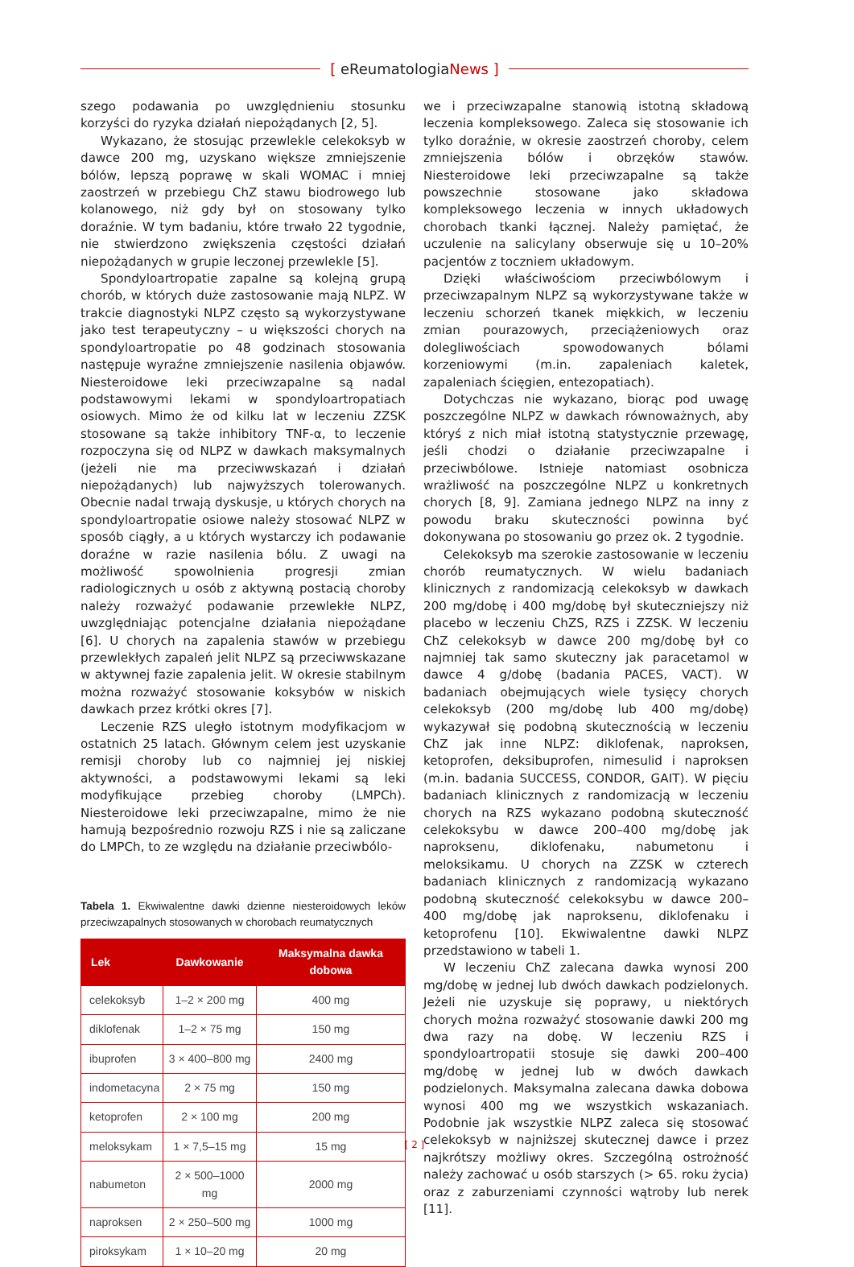[ eReumatologiaNews ]
szego podawania po uwzględnieniu stosunku korzyści do ryzyka działań niepożądanych [2, 5].
Wykazano, że stosując przewlekle celekoksyb w dawce 200 mg, uzyskano większe zmniejszenie bólów, lepszą poprawę w skali WOMAC i mniej zaostrzeń w przebiegu ChZ stawu biodrowego lub kolanowego, niż gdy był on stosowany tylko doraźnie. W tym badaniu, które trwało 22 tygodnie, nie stwierdzono zwiększenia częstości działań niepożądanych w grupie leczonej przewlekle [5].
Spondyloartropatie zapalne są kolejną grupą chorób, w których duże zastosowanie mają NLPZ. W trakcie diagnostyki NLPZ często są wykorzystywane jako test terapeutyczny – u większości chorych na spondyloartropatie po 48 godzinach stosowania następuje wyraźne zmniejszenie nasilenia objawów. Niesteroidowe leki przeciwzapalne są nadal podstawowymi lekami w spondyloartropatiach osiowych. Mimo że od kilku lat w leczeniu ZZSK stosowane są także inhibitory TNF-α, to leczenie rozpoczyna się od NLPZ w dawkach maksymalnych (jeżeli nie ma przeciwwskazań i działań niepożądanych) lub najwyższych tolerowanych. Obecnie nadal trwają dyskusje, u których chorych na spondyloartropatie osiowe należy stosować NLPZ w sposób ciągły, a u których wystarczy ich podawanie doraźne w razie nasilenia bólu. Z uwagi na możliwość spowolnienia progresji zmian radiologicznych u osób z aktywną postacią choroby należy rozważyć podawanie przewlekłe NLPZ, uwzględniając potencjalne działania niepożądane [6]. U chorych na zapalenia stawów w przebiegu przewlekłych zapaleń jelit NLPZ są przeciwwskazane w aktywnej fazie zapalenia jelit. W okresie stabilnym można rozważyć stosowanie koksybów w niskich dawkach przez krótki okres [7].
Leczenie RZS uległo istotnym modyfikacjom w ostatnich 25 latach. Głównym celem jest uzyskanie remisji choroby lub co najmniej jej niskiej aktywności, a podstawowymi lekami są leki modyfikujące przebieg choroby (LMPCh). Niesteroidowe leki przeciwzapalne, mimo że nie hamują bezpośrednio rozwoju RZS i nie są zaliczane do LMPCh, to ze względu na działanie przeciwbólo-
Tabela 1. Ekwiwalentne dawki dzienne niesteroidowych leków przeciwzapalnych stosowanych w chorobach reumatycznych
| Lek | Dawkowanie | Maksymalna dawka dobowa |
| --- | --- | --- |
| celekoksyb | 1–2 × 200 mg | 400 mg |
| diklofenak | 1–2 × 75 mg | 150 mg |
| ibuprofen | 3 × 400–800 mg | 2400 mg |
| indometacyna | 2 × 75 mg | 150 mg |
| ketoprofen | 2 × 100 mg | 200 mg |
| meloksykam | 1 × 7,5–15 mg | 15 mg |
| nabumeton | 2 × 500–1000 mg | 2000 mg |
| naproksen | 2 × 250–500 mg | 1000 mg |
| piroksykam | 1 × 10–20 mg | 20 mg |
we i przeciwzapalne stanowią istotną składową leczenia kompleksowego. Zaleca się stosowanie ich tylko doraźnie, w okresie zaostrzeń choroby, celem zmniejszenia bólów i obrzęków stawów. Niesteroidowe leki przeciwzapalne są także powszechnie stosowane jako składowa kompleksowego leczenia w innych układowych chorobach tkanki łącznej. Należy pamiętać, że uczulenie na salicylany obserwuje się u 10–20% pacjentów z toczniem układowym.
Dzięki właściwościom przeciwbólowym i przeciwzapalnym NLPZ są wykorzystywane także w leczeniu schorzeń tkanek miękkich, w leczeniu zmian pourazowych, przeciążeniowych oraz dolegliwościach spowodowanych bólami korzeniowymi (m.in. zapaleniach kaletek, zapaleniach ścięgien, entezopatiach).
Dotychczas nie wykazano, biorąc pod uwagę poszczególne NLPZ w dawkach równoważnych, aby któryś z nich miał istotną statystycznie przewagę, jeśli chodzi o działanie przeciwzapalne i przeciwbólowe. Istnieje natomiast osobnicza wrażliwość na poszczególne NLPZ u konkretnych chorych [8, 9]. Zamiana jednego NLPZ na inny z powodu braku skuteczności powinna być dokonywana po stosowaniu go przez ok. 2 tygodnie.
Celekoksyb ma szerokie zastosowanie w leczeniu chorób reumatycznych. W wielu badaniach klinicznych z randomizacją celekoksyb w dawkach 200 mg/dobę i 400 mg/dobę był skuteczniejszy niż placebo w leczeniu ChZS, RZS i ZZSK. W leczeniu ChZ celekoksyb w dawce 200 mg/dobę był co najmniej tak samo skuteczny jak paracetamol w dawce 4 g/dobę (badania PACES, VACT). W badaniach obejmujących wiele tysięcy chorych celekoksyb (200 mg/dobę lub 400 mg/dobę) wykazywał się podobną skutecznością w leczeniu ChZ jak inne NLPZ: diklofenak, naproksen, ketoprofen, deksibuprofen, nimesulid i naproksen (m.in. badania SUCCESS, CONDOR, GAIT). W pięciu badaniach klinicznych z randomizacją w leczeniu chorych na RZS wykazano podobną skuteczność celekoksybu w dawce 200–400 mg/dobę jak naproksenu, diklofenaku, nabumetonu i meloksikamu. U chorych na ZZSK w czterech badaniach klinicznych z randomizacją wykazano podobną skuteczność celekoksybu w dawce 200–400 mg/dobę jak naproksenu, diklofenaku i ketoprofenu [10]. Ekwiwalentne dawki NLPZ przedstawiono w tabeli 1.
W leczeniu ChZ zalecana dawka wynosi 200 mg/dobę w jednej lub dwóch dawkach podzielonych. Jeżeli nie uzyskuje się poprawy, u niektórych chorych można rozważyć stosowanie dawki 200 mg dwa razy na dobę. W leczeniu RZS i spondyloartropatii stosuje się dawki 200–400 mg/dobę w jednej lub w dwóch dawkach podzielonych. Maksymalna zalecana dawka dobowa wynosi 400 mg we wszystkich wskazaniach. Podobnie jak wszystkie NLPZ zaleca się stosować celekoksyb w najniższej skutecznej dawce i przez najkrótszy możliwy okres. Szczególną ostrożność należy zachować u osób starszych (> 65. roku życia) oraz z zaburzeniami czynności wątroby lub nerek [11].
[ 2 ]